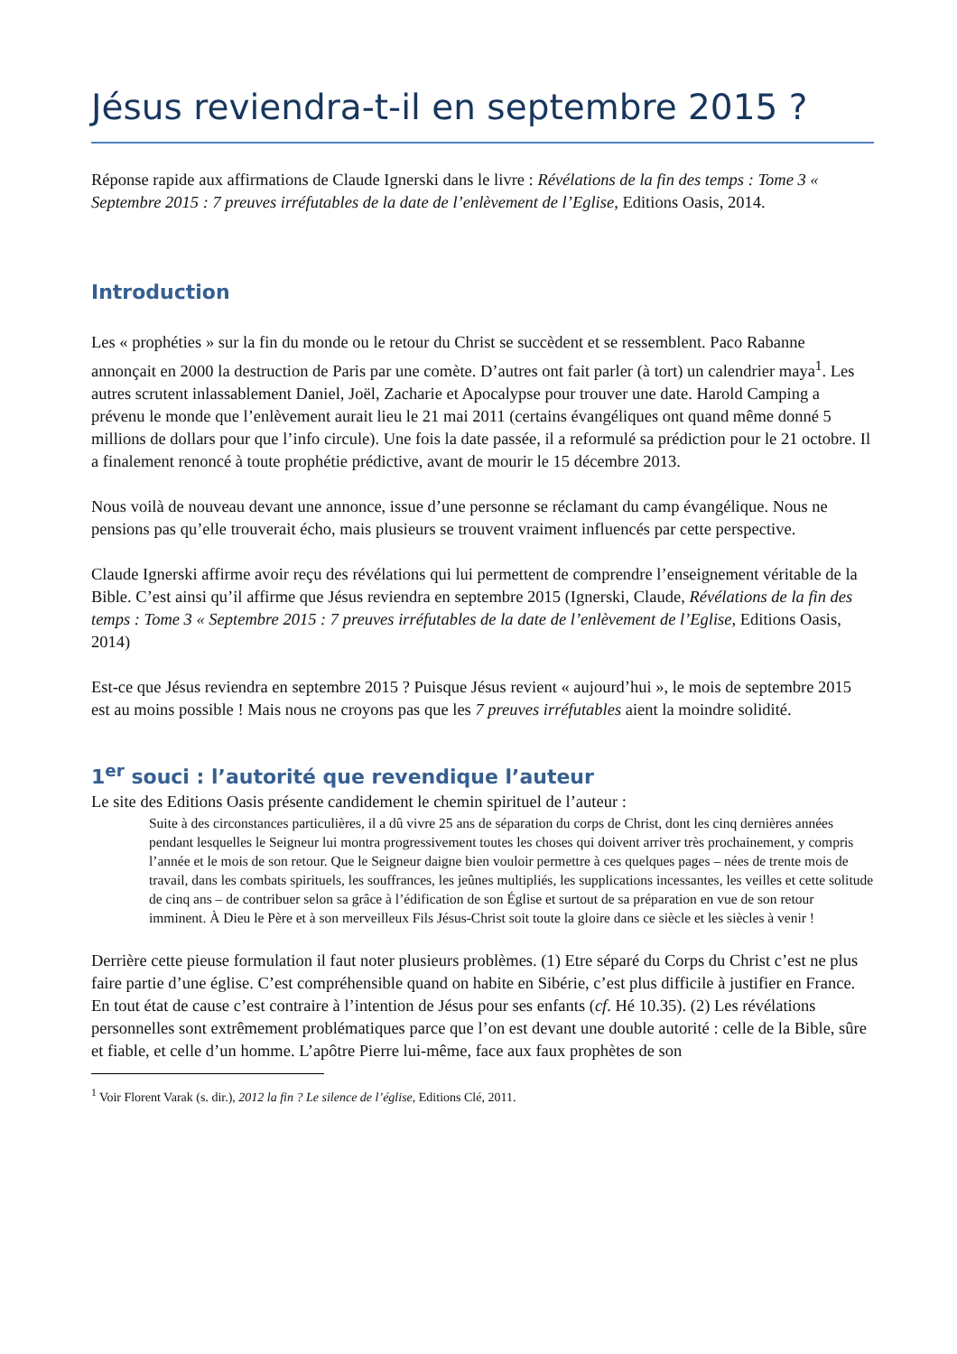Jésus reviendra-t-il en septembre 2015 ?
Réponse rapide aux affirmations de Claude Ignerski dans le livre : Révélations de la fin des temps : Tome 3 « Septembre 2015 : 7 preuves irréfutables de la date de l’enlèvement de l’Eglise, Editions Oasis, 2014.
Introduction
Les « prophéties » sur la fin du monde ou le retour du Christ se succèdent et se ressemblent. Paco Rabanne annonçait en 2000 la destruction de Paris par une comète. D’autres ont fait parler (à tort) un calendrier maya<sup>1</sup>. Les autres scrutent inlassablement Daniel, Joël, Zacharie et Apocalypse pour trouver une date. Harold Camping a prévenu le monde que l’enlèvement aurait lieu le 21 mai 2011 (certains évangéliques ont quand même donné 5 millions de dollars pour que l’info circule). Une fois la date passée, il a reformulé sa prédiction pour le 21 octobre. Il a finalement renoncé à toute prophétie prédictive, avant de mourir le 15 décembre 2013.
Nous voilà de nouveau devant une annonce, issue d’une personne se réclamant du camp évangélique. Nous ne pensions pas qu’elle trouverait écho, mais plusieurs se trouvent vraiment influencés par cette perspective.
Claude Ignerski affirme avoir reçu des révélations qui lui permettent de comprendre l’enseignement véritable de la Bible. C’est ainsi qu’il affirme que Jésus reviendra en septembre 2015 (Ignerski, Claude, Révélations de la fin des temps : Tome 3 « Septembre 2015 : 7 preuves irréfutables de la date de l’enlèvement de l’Eglise, Editions Oasis, 2014)
Est-ce que Jésus reviendra en septembre 2015 ? Puisque Jésus revient « aujourd’hui », le mois de septembre 2015 est au moins possible ! Mais nous ne croyons pas que les 7 preuves irréfutables aient la moindre solidité.
1<sup>er</sup> souci : l’autorité que revendique l’auteur
Le site des Editions Oasis présente candidement le chemin spirituel de l’auteur :
Suite à des circonstances particulières, il a dû vivre 25 ans de séparation du corps de Christ, dont les cinq dernières années pendant lesquelles le Seigneur lui montra progressivement toutes les choses qui doivent arriver très prochainement, y compris l’année et le mois de son retour. Que le Seigneur daigne bien vouloir permettre à ces quelques pages – nées de trente mois de travail, dans les combats spirituels, les souffrances, les jeûnes multipliés, les supplications incessantes, les veilles et cette solitude de cinq ans – de contribuer selon sa grâce à l’édification de son Église et surtout de sa préparation en vue de son retour imminent. À Dieu le Père et à son merveilleux Fils Jésus-Christ soit toute la gloire dans ce siècle et les siècles à venir !
Derrière cette pieuse formulation il faut noter plusieurs problèmes. (1) Etre séparé du Corps du Christ c’est ne plus faire partie d’une église. C’est compréhensible quand on habite en Sibérie, c’est plus difficile à justifier en France. En tout état de cause c’est contraire à l’intention de Jésus pour ses enfants (cf. Hé 10.35). (2) Les révélations personnelles sont extrêmement problématiques parce que l’on est devant une double autorité : celle de la Bible, sûre et fiable, et celle d’un homme. L’apôtre Pierre lui-même, face aux faux prophètes de son
<sup>1</sup> Voir Florent Varak (s. dir.), 2012 la fin ? Le silence de l’église, Editions Clé, 2011.